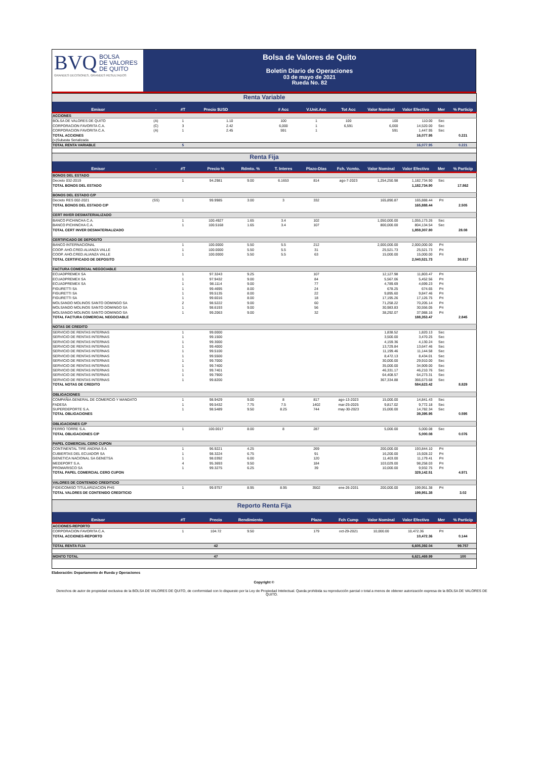BVQ BOLSA
DE VALORES
DE QUITO
GRANDES DECISIONES, GRANDES RESULTADOS
Bolsa de Valores de Quito
Boletín Diario de Operaciones
03 de mayo de 2021
Rueda No. 82
| Renta Variable | | | | | | | | | | | |
| Emisor | - | #T | Precio $USD | | # Acc | V.Unit.Acc | Tot Acc | Valor Nominal | Valor Efectivo | Mer | % Particip |
| ACCIONES | | | | | | | | | | | |
| BOLSA DE VALORES DE QUITO | (A) | 1 | 1.10 | | 100 | 1 | 100 | 100 | 110.00 | Sec | |
| CORPORACION FAVORITA C.A. | (C) | 3 | 2.42 | | 6,000 | 1 | 6,591 | 6,000 | 14,520.00 | Sec | |
| CORPORACION FAVORITA C.A. | (A) | 1 | 2.45 | | 591 | 1 | | 591 | 1,447.95 | Sec | |
| TOTAL ACCIONES | | | | | | | | | 16,077.95 | | 0.221 |
| (»)Subasta Serializada | | | | | | | | | | | |
| TOTAL RENTA VARIABLE | | 5 | | | | | | | 16,077.95 | | 0.221 |
| Renta Fija | | | | | | | | | | | |
| Emisor | - | #T | Precio % | Rdmto. % | T. Interes | Plazo-Días | Fch. Vcmto. | Valor Nominal | Valor Efectivo | Mer | % Particip |
| BONOS DEL ESTADO | | | | | | | | | | | |
| Decreto 032-2019 | | 1 | 94.2981 | 9.00 | 6.1653 | 814 | ago-7-2023 | 1,254,250.98 | 1,182,734.90 | Sec | |
| TOTAL BONOS DEL ESTADO | | | | | | | | | 1,182,734.90 | | 17.862 |
| BONOS DEL ESTADO C/P | | | | | | | | | | | |
| Decreto RES 002-2021 | (SS) | 1 | 99.9985 | 3.00 | 3 | 332 | | 165,890.87 | 165,888.44 | Pri | |
| TOTAL BONOS DEL ESTADO C/P | | | | | | | | | 165,888.44 | | 2.505 |
| CERT INVER DESMATERIALIZADO | | | | | | | | | | | |
| BANCO PICHINCHA C.A. | | 1 | 100.4927 | 1.65 | 3.4 | 102 | | 1,050,000.00 | 1,055,173.26 | Sec | |
| BANCO PICHINCHA C.A. | | 1 | 100.5168 | 1.65 | 3.4 | 107 | | 800,000.00 | 804,134.54 | Sec | |
| TOTAL CERT INVER DESMATERIALIZADO | | | | | | | | | 1,859,307.80 | | 28.08 |
| CERTIFICADO DE DEPOSITO | | | | | | | | | | | |
| BANCO INTERNACIONAL | | 1 | 100.0000 | 5.50 | 5.5 | 212 | | 2,000,000.00 | 2,000,000.00 | Pri | |
| COOP. AHO.CRED.ALIANZA VALLE | | 1 | 100.0000 | 5.50 | 5.5 | 31 | | 25,521.73 | 25,521.73 | Pri | |
| COOP. AHO.CRED.ALIANZA VALLE | | 1 | 100.0000 | 5.50 | 5.5 | 63 | | 15,000.00 | 15,000.00 | Pri | |
| TOTAL CERTIFICADO DE DEPOSITO | | | | | | | | | 2,040,521.73 | | 30.817 |
| FACTURA COMERCIAL NEGOCIABLE | | | | | | | | | | | |
| ECUADPREMEX SA | | 1 | 97.3243 | 9.25 | | 107 | | 12,127.98 | 11,803.47 | Pri | |
| ECUADPREMEX SA | | 1 | 97.9432 | 9.00 | | 84 | | 5,567.06 | 5,452.56 | Pri | |
| ECUADPREMEX SA | | 1 | 98.1114 | 9.00 | | 77 | | 4,789.69 | 4,699.23 | Pri | |
| FIGURETTI SA | | 1 | 99.4695 | 8.00 | | 24 | | 678.25 | 674.65 | Pri | |
| FIGURETTI SA | | 1 | 99.5135 | 8.00 | | 22 | | 9,895.60 | 9,847.46 | Pri | |
| FIGURETTI SA | | 1 | 99.6016 | 8.00 | | 18 | | 17,195.26 | 17,126.75 | Pri | |
| MOLSANDO MOLINOS SANTO DOMINGO SA | | 2 | 98.5222 | 9.00 | | 60 | | 71,258.22 | 70,205.14 | Pri | |
| MOLSANDO MOLINOS SANTO DOMINGO SA | | 1 | 98.6193 | 9.00 | | 56 | | 30,983.83 | 30,556.05 | Pri | |
| MOLSANDO MOLINOS SANTO DOMINGO SA | | 1 | 99.2063 | 9.00 | | 32 | | 38,292.07 | 37,988.16 | Pri | |
| TOTAL FACTURA COMERCIAL NEGOCIABLE | | | | | | | | | 188,353.47 | | 2.845 |
| NOTAS DE CREDITO | | | | | | | | | | | |
| SERVICIO DE RENTAS INTERNAS | | 1 | 99.0000 | | | | | 1,838.52 | 1,820.13 | Sec | |
| SERVICIO DE RENTAS INTERNAS | | 1 | 99.1500 | | | | | 3,500.00 | 3,470.25 | Sec | |
| SERVICIO DE RENTAS INTERNAS | | 1 | 99.3000 | | | | | 4,159.36 | 4,130.24 | Sec | |
| SERVICIO DE RENTAS INTERNAS | | 1 | 99.4000 | | | | | 13,729.84 | 13,647.46 | Sec | |
| SERVICIO DE RENTAS INTERNAS | | 1 | 99.5100 | | | | | 11,199.46 | 11,144.58 | Sec | |
| SERVICIO DE RENTAS INTERNAS | | 1 | 99.5500 | | | | | 8,472.13 | 8,434.01 | Sec | |
| SERVICIO DE RENTAS INTERNAS | | 1 | 99.7000 | | | | | 30,000.00 | 29,910.00 | Sec | |
| SERVICIO DE RENTAS INTERNAS | | 1 | 99.7400 | | | | | 35,000.00 | 34,909.00 | Sec | |
| SERVICIO DE RENTAS INTERNAS | | 1 | 99.7401 | | | | | 46,331.17 | 46,210.76 | Sec | |
| SERVICIO DE RENTAS INTERNAS | | 1 | 99.7900 | | | | | 64,408.57 | 64,273.31 | Sec | |
| SERVICIO DE RENTAS INTERNAS | | 1 | 99.8200 | | | | | 367,334.88 | 366,673.68 | Sec | |
| TOTAL NOTAS DE CREDITO | | | | | | | | | 584,623.42 | | 8.829 |
| OBLIGACIONES | | | | | | | | | | | |
| COMPAÑIA GENERAL DE COMERCIO Y MANDATO | | 1 | 98.9429 | 9.00 | 8 | 817 | ago-13-2023 | 15,000.00 | 14,841.43 | Sec | |
| FADESA | | 1 | 99.5432 | 7.75 | 7.5 | 1402 | mar-25-2025 | 9,817.02 | 9,772.18 | Sec | |
| SUPERDEPORTE S.A. | | 1 | 98.5489 | 9.50 | 8.25 | 744 | may-30-2023 | 15,000.00 | 14,782.34 | Sec | |
| TOTAL OBLIGACIONES | | | | | | | | | 39,395.95 | | 0.595 |
| OBLIGACIONES C/P | | | | | | | | | | | |
| FERRO TORRE S.A. | | 1 | 100.0017 | 8.00 | 8 | 287 | | 5,000.00 | 5,000.08 | Sec | |
| TOTAL OBLIGACIONES C/P | | | | | | | | | 5,000.08 | | 0.076 |
| PAPEL COMERCIAL CERO CUPON | | | | | | | | | | | |
| CONTINENTAL TIRE ANDINA S A | | 1 | 96.9221 | 4.25 | | 269 | | 200,000.00 | 193,844.10 | Pri | |
| CUBIERTAS DEL ECUADOR SA | | 1 | 98.3224 | 6.75 | | 91 | | 16,200.00 | 15,928.22 | Pri | |
| GENETICA NACIONAL SA GENETSA | | 1 | 98.0392 | 6.00 | | 120 | | 11,403.00 | 11,179.41 | Pri | |
| MEDEPORT S.A. | | 4 | 95.3693 | 9.50 | | 184 | | 103,029.00 | 98,258.03 | Pri | |
| PROMARISCO SA | | 1 | 99.3275 | 6.25 | | 39 | | 10,000.00 | 9,932.75 | Pri | |
| TOTAL PAPEL COMERCIAL CERO CUPON | | | | | | | | | 329,142.51 | | 4.971 |
| VALORES DE CONTENIDO CREDITICIO | | | | | | | | | | | |
| FIDEICOMISO TITULARIZACION PHS | | 1 | 99.9757 | 8.95 | 8.95 | 3502 | ene-26-2031 | 200,000.00 | 199,951.38 | Pri | |
| TOTAL VALORES DE CONTENIDO CREDITICIO | | | | | | | | | 199,951.38 | | 3.02 |
| Reporto Renta Fija | | | | | | | | | | | |
| Emisor | | #T | Precio | Rendimiento | | Plazo | Fch Cump | Valor Nominal | Valor Efectivo | Mer | % Particip |
| ACCIONES-REPORTO | | | | | | | | | | | |
| CORPORACION FAVORITA C.A. | | 1 | 104.72 | 9.50 | | 179 | oct-29-2021 | 10,000.00 | 10,472.36 | Pri | |
| TOTAL ACCIONES-REPORTO | | | | | | | | | 10,472.36 | | 0.144 |
| TOTAL RENTA FIJA | | | 42 | | | | | | 6,605,392.04 | | 99.757 |
| MONTO TOTAL | | | 47 | | | | | | 6,621,469.99 | | 100 |
Elaboración: Departamento de Rueda y Operaciones
Copyright ©
Derechos de autor de propiedad exclusiva de la BOLSA DE VALORES DE QUITO, de conformidad con lo dispuesto por la Ley de Propiedad Intelectual. Queda prohibida su reproducción parcial o total a menos de obtener autorización expresa de la BOLSA DE VALORES DE QUITO.